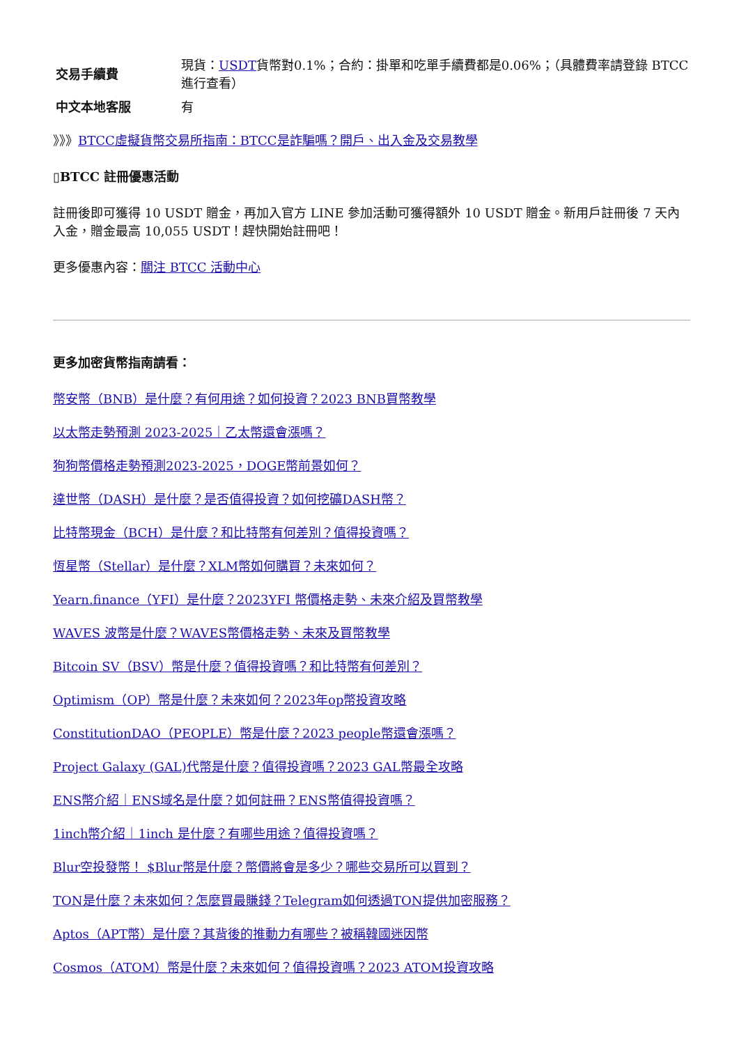| 交易手續費 | 現貨： USDT 貨幣對0.1%；合約：掛單和吃單手續費都是0.06%；（具體費率請登錄 BTCC 進行查看） |
| 中文本地客服 | 有 |
》》》BTCC虛擬貨幣交易所指南：BTCC是詐騙嗎？開戶、出入金及交易教學
▯BTCC 註冊優惠活動
註冊後即可獲得 10 USDT 贈金，再加入官方 LINE 參加活動可獲得額外 10 USDT 贈金。新用戶註冊後 7 天內入金，贈金最高 10,055 USDT！趕快開始註冊吧！
更多優惠內容：關注 BTCC 活動中心
更多加密貨幣指南請看：
幣安幣（BNB）是什麼？有何用途？如何投資？2023 BNB買幣教學
以太幣走勢預測 2023-2025｜乙太幣還會漲嗎？
狗狗幣價格走勢預測2023-2025，DOGE幣前景如何？
達世幣（DASH）是什麼？是否值得投資？如何挖礦DASH幣？
比特幣現金（BCH）是什麼？和比特幣有何差別？值得投資嗎？
恆星幣（Stellar）是什麼？XLM幣如何購買？未來如何？
Yearn.finance（YFI）是什麼？2023YFI 幣價格走勢、未來介紹及買幣教學
WAVES 波幣是什麼？WAVES幣價格走勢、未來及買幣教學
Bitcoin SV（BSV）幣是什麼？值得投資嗎？和比特幣有何差別？
Optimism（OP）幣是什麼？未來如何？2023年op幣投資攻略
ConstitutionDAO（PEOPLE）幣是什麼？2023 people幣還會漲嗎？
Project Galaxy (GAL)代幣是什麼？值得投資嗎？2023 GAL幣最全攻略
ENS幣介紹｜ENS域名是什麼？如何註冊？ENS幣值得投資嗎？
1inch幣介紹｜1inch 是什麼？有哪些用途？值得投資嗎？
Blur空投發幣！ $Blur幣是什麼？幣價將會是多少？哪些交易所可以買到？
TON是什麼？未來如何？怎麼買最賺錢？Telegram如何透過TON提供加密服務？
Aptos（APT幣）是什麼？其背後的推動力有哪些？被稱韓國迷因幣
Cosmos（ATOM）幣是什麼？未來如何？值得投資嗎？2023 ATOM投資攻略